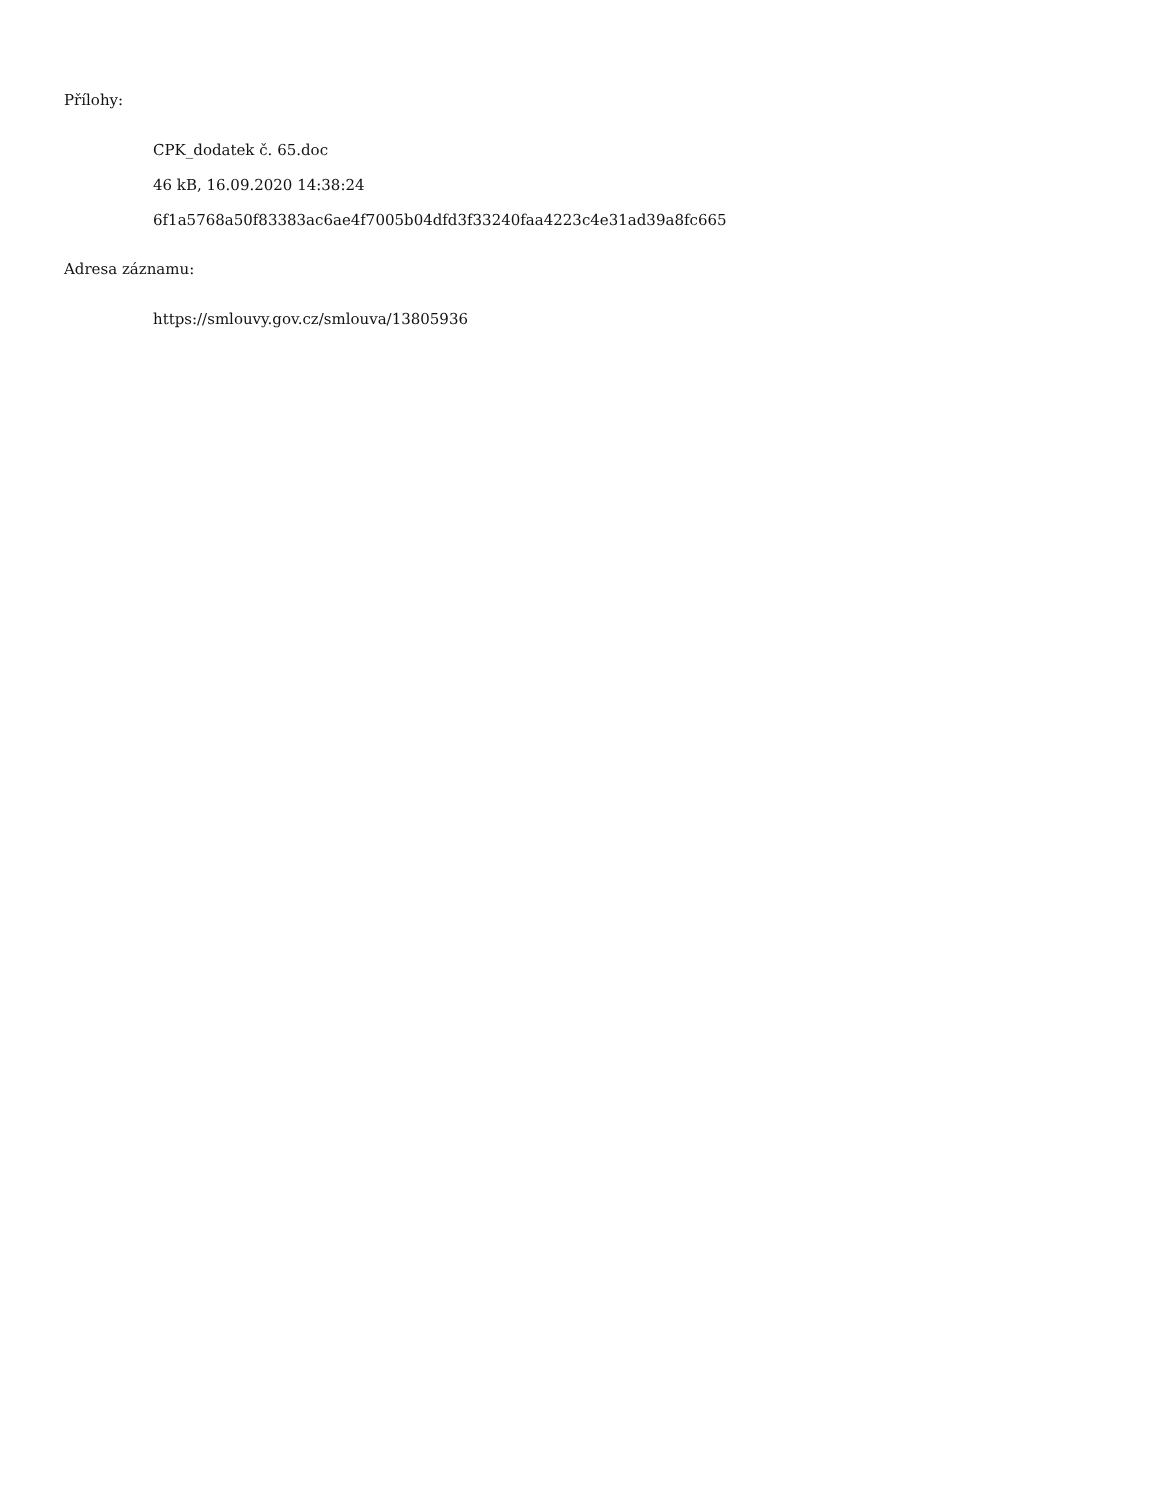Přílohy:
CPK_dodatek č. 65.doc
46 kB, 16.09.2020 14:38:24
6f1a5768a50f83383ac6ae4f7005b04dfd3f33240faa4223c4e31ad39a8fc665
Adresa záznamu:
https://smlouvy.gov.cz/smlouva/13805936